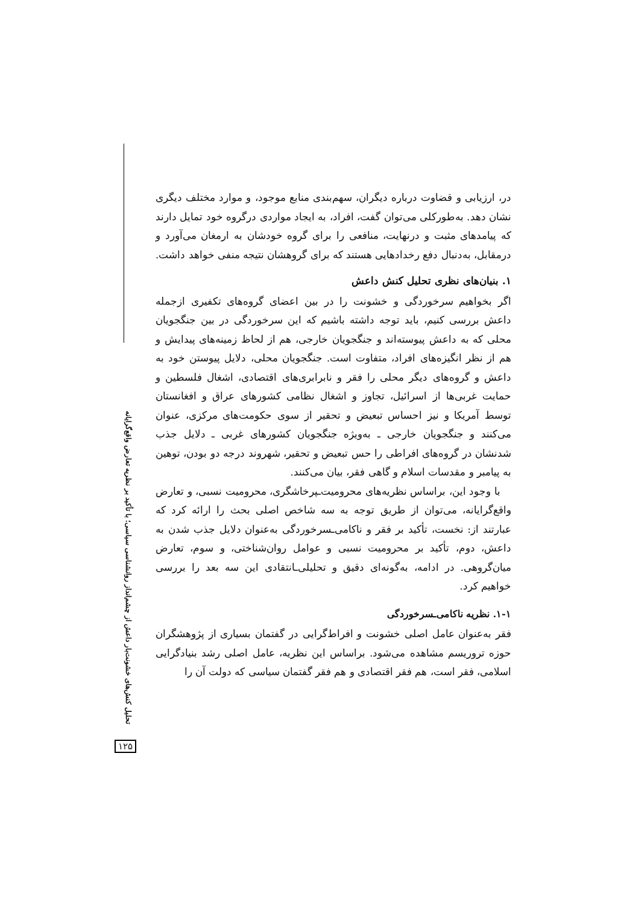تحلیل کنش‌های خشونت‌بار داعش از چشم‌انداز روانشناسی سیاسی؛ با تأکید بر نظریه تعارض واقع‌گرایانه
۱۲۵
در، ارزیابی و قضاوت درباره دیگران، سهم‌بندی منابع موجود، و موارد مختلف دیگری نشان دهد. به‌طورکلی می‌توان گفت، افراد، به ایجاد مواردی درگروه خود تمایل دارند که پیامدهای مثبت و درنهایت، منافعی را برای گروه خودشان به ارمغان می‌آورد و درمقابل، به‌دنبال دفع رخدادهایی هستند که برای گروهشان نتیجه منفی خواهد داشت.
۱. بنیان‌های نظری تحلیل کنش داعش
اگر بخواهیم سرخوردگی و خشونت را در بین اعضای گروه‌های تکفیری ازجمله داعش بررسی کنیم، باید توجه داشته باشیم که این سرخوردگی در بین جنگجویان محلی که به داعش پیوسته‌اند و جنگجویان خارجی، هم از لحاظ زمینه‌های پیدایش و هم از نظر انگیزه‌های افراد، متفاوت است. جنگجویان محلی، دلایل پیوستن خود به داعش و گروه‌های دیگر محلی را فقر و نابرابری‌های اقتصادی، اشغال فلسطین و حمایت غربی‌ها از اسرائیل، تجاوز و اشغال نظامی کشورهای عراق و افغانستان توسط آمریکا و نیز احساس تبعیض و تحقیر از سوی حکومت‌های مرکزی، عنوان می‌کنند و جنگجویان خارجی ـ به‌ویژه جنگجویان کشورهای غربی ـ دلایل جذب شدنشان در گروه‌های افراطی را حس تبعیض و تحقیر، شهروند درجه دو بودن، توهین به پیامبر و مقدسات اسلام و گاهی فقر، بیان می‌کنند.
با وجود این، براساس نظریه‌های محرومیت‌ـپرخاشگری، محرومیت نسبی، و تعارض واقع‌گرایانه، می‌توان از طریق توجه به سه شاخص اصلی بحث را ارائه کرد که عبارتند از: نخست، تأکید بر فقر و ناکامی‌ـسرخوردگی به‌عنوان دلایل جذب شدن به داعش، دوم، تأکید بر محرومیت نسبی و عوامل روان‌شناختی، و سوم، تعارض میان‌گروهی. در ادامه، به‌گونه‌ای دقیق و تحلیلی‌ـانتقادی این سه بعد را بررسی خواهیم کرد.
۱-۱. نظریه ناکامی‌ـسرخوردگی
فقر به‌عنوان عامل اصلی خشونت و افراط‌گرایی در گفتمان بسیاری از پژوهشگران حوزه تروریسم مشاهده می‌شود. براساس این نظریه، عامل اصلی رشد بنیادگرایی اسلامی، فقر است، هم فقر اقتصادی و هم فقر گفتمان سیاسی که دولت آن را